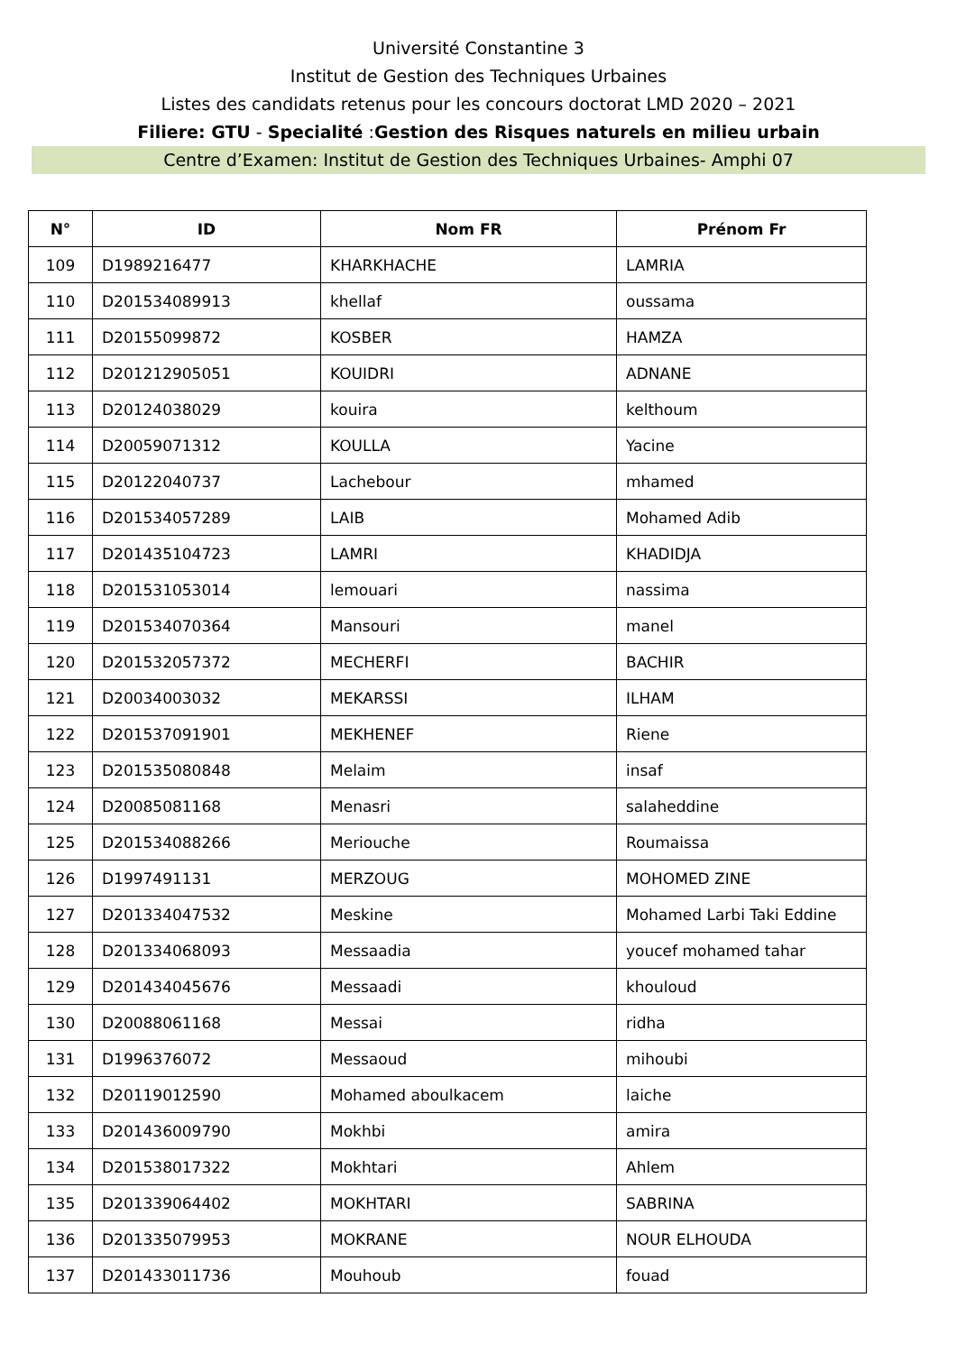Université Constantine 3
Institut de Gestion des Techniques Urbaines
Listes des candidats retenus pour les concours doctorat LMD 2020 – 2021
Filiere: GTU - Specialité :Gestion des Risques naturels en milieu urbain
Centre d’Examen: Institut de Gestion des Techniques Urbaines- Amphi 07
| N° | ID | Nom FR | Prénom Fr |
| --- | --- | --- | --- |
| 109 | D1989216477 | KHARKHACHE | LAMRIA |
| 110 | D201534089913 | khellaf | oussama |
| 111 | D20155099872 | KOSBER | HAMZA |
| 112 | D201212905051 | KOUIDRI | ADNANE |
| 113 | D20124038029 | kouira | kelthoum |
| 114 | D20059071312 | KOULLA | Yacine |
| 115 | D20122040737 | Lachebour | mhamed |
| 116 | D201534057289 | LAIB | Mohamed Adib |
| 117 | D201435104723 | LAMRI | KHADIDJA |
| 118 | D201531053014 | lemouari | nassima |
| 119 | D201534070364 | Mansouri | manel |
| 120 | D201532057372 | MECHERFI | BACHIR |
| 121 | D20034003032 | MEKARSSI | ILHAM |
| 122 | D201537091901 | MEKHENEF | Riene |
| 123 | D201535080848 | Melaim | insaf |
| 124 | D20085081168 | Menasri | salaheddine |
| 125 | D201534088266 | Meriouche | Roumaissa |
| 126 | D1997491131 | MERZOUG | MOHOMED ZINE |
| 127 | D201334047532 | Meskine | Mohamed Larbi Taki Eddine |
| 128 | D201334068093 | Messaadia | youcef mohamed tahar |
| 129 | D201434045676 | Messaadi | khouloud |
| 130 | D20088061168 | Messai | ridha |
| 131 | D1996376072 | Messaoud | mihoubi |
| 132 | D20119012590 | Mohamed aboulkacem | laiche |
| 133 | D201436009790 | Mokhbi | amira |
| 134 | D201538017322 | Mokhtari | Ahlem |
| 135 | D201339064402 | MOKHTARI | SABRINA |
| 136 | D201335079953 | MOKRANE | NOUR ELHOUDA |
| 137 | D201433011736 | Mouhoub | fouad |